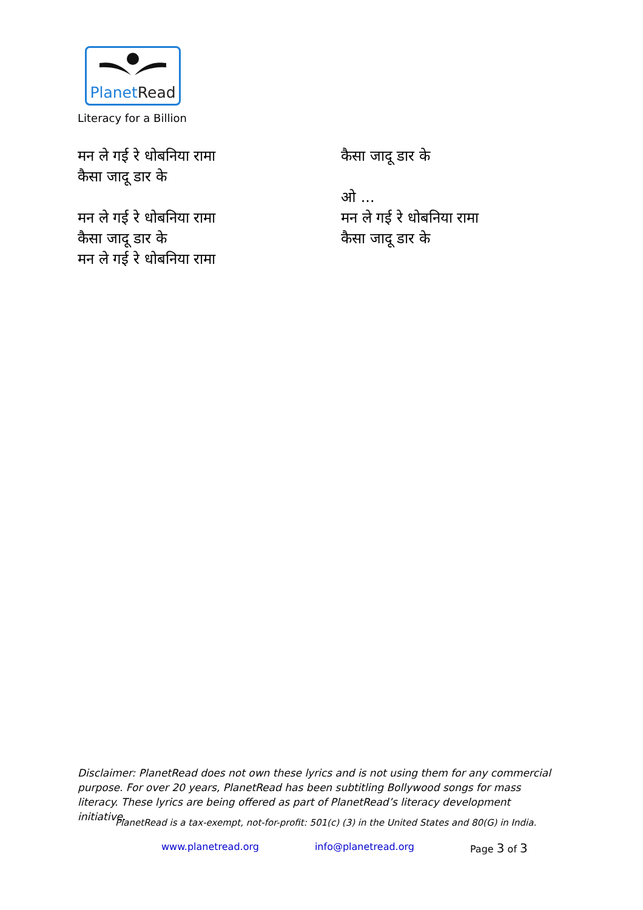PlanetRead
Literacy for a Billion
मन ले गई रे धोबनिया रामा
कैसा जादू डार के
मन ले गई रे धोबनिया रामा
कैसा जादू डार के
मन ले गई रे धोबनिया रामा
कैसा जादू डार के
ओ ...
मन ले गई रे धोबनिया रामा
कैसा जादू डार के
Disclaimer: PlanetRead does not own these lyrics and is not using them for any commercial purpose. For over 20 years, PlanetRead has been subtitling Bollywood songs for mass literacy. These lyrics are being offered as part of PlanetRead’s literacy development initiative.
PlanetRead is a tax-exempt, not-for-profit: 501(c) (3) in the United States and 80(G) in India.
www.planetread.org info@planetread.org Page 3 of 3